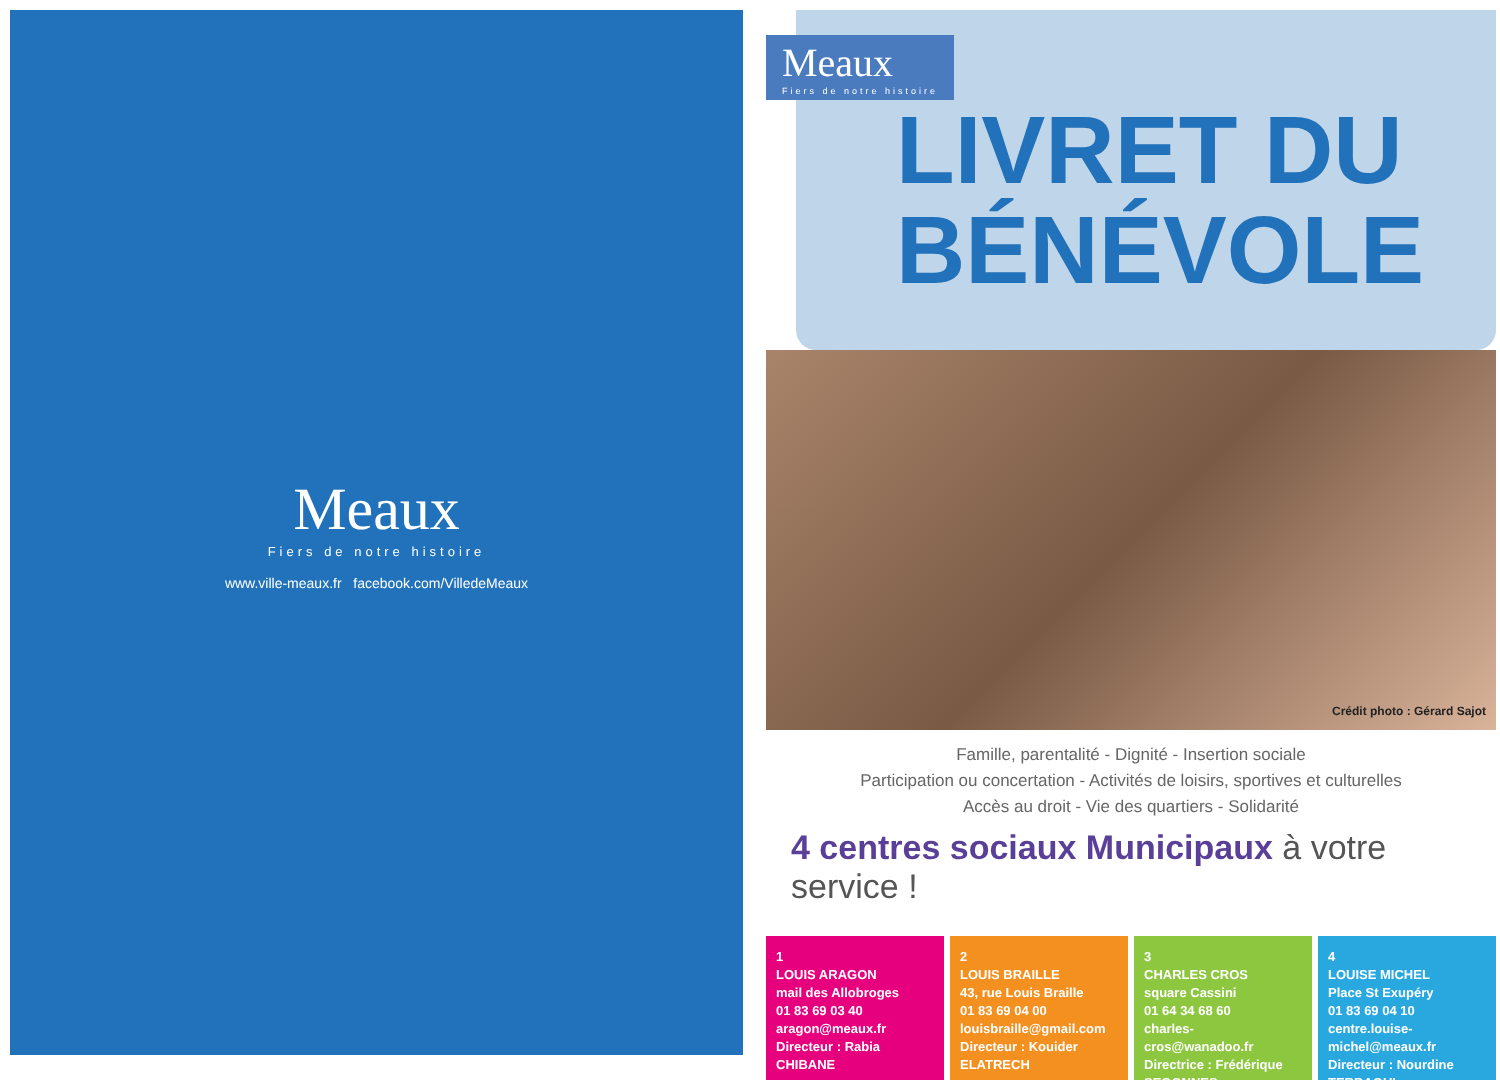Meaux
Fiers de notre histoire
www.ville-meaux.fr facebook.com/VilledeMeaux
Meaux
Fiers de notre histoire
LIVRET DU
BÉNÉVOLE
Crédit photo : Gérard Sajot
Famille, parentalité - Dignité - Insertion sociale
Participation ou concertation - Activités de loisirs, sportives et culturelles
Accès au droit - Vie des quartiers - Solidarité
4 centres sociaux Municipaux à votre service !
1
LOUIS ARAGON
mail des Allobroges
01 83 69 03 40
aragon@meaux.fr
Directeur : Rabia CHIBANE
2
LOUIS BRAILLE
43, rue Louis Braille
01 83 69 04 00
louisbraille@gmail.com
Directeur : Kouider ELATRECH
3
CHARLES CROS
square Cassini
01 64 34 68 60
charles-cros@wanadoo.fr
Directrice : Frédérique SEGONNES
4
LOUISE MICHEL
Place St Exupéry
01 83 69 04 10
centre.louise-michel@meaux.fr
Directeur : Nourdine TERBAOUI